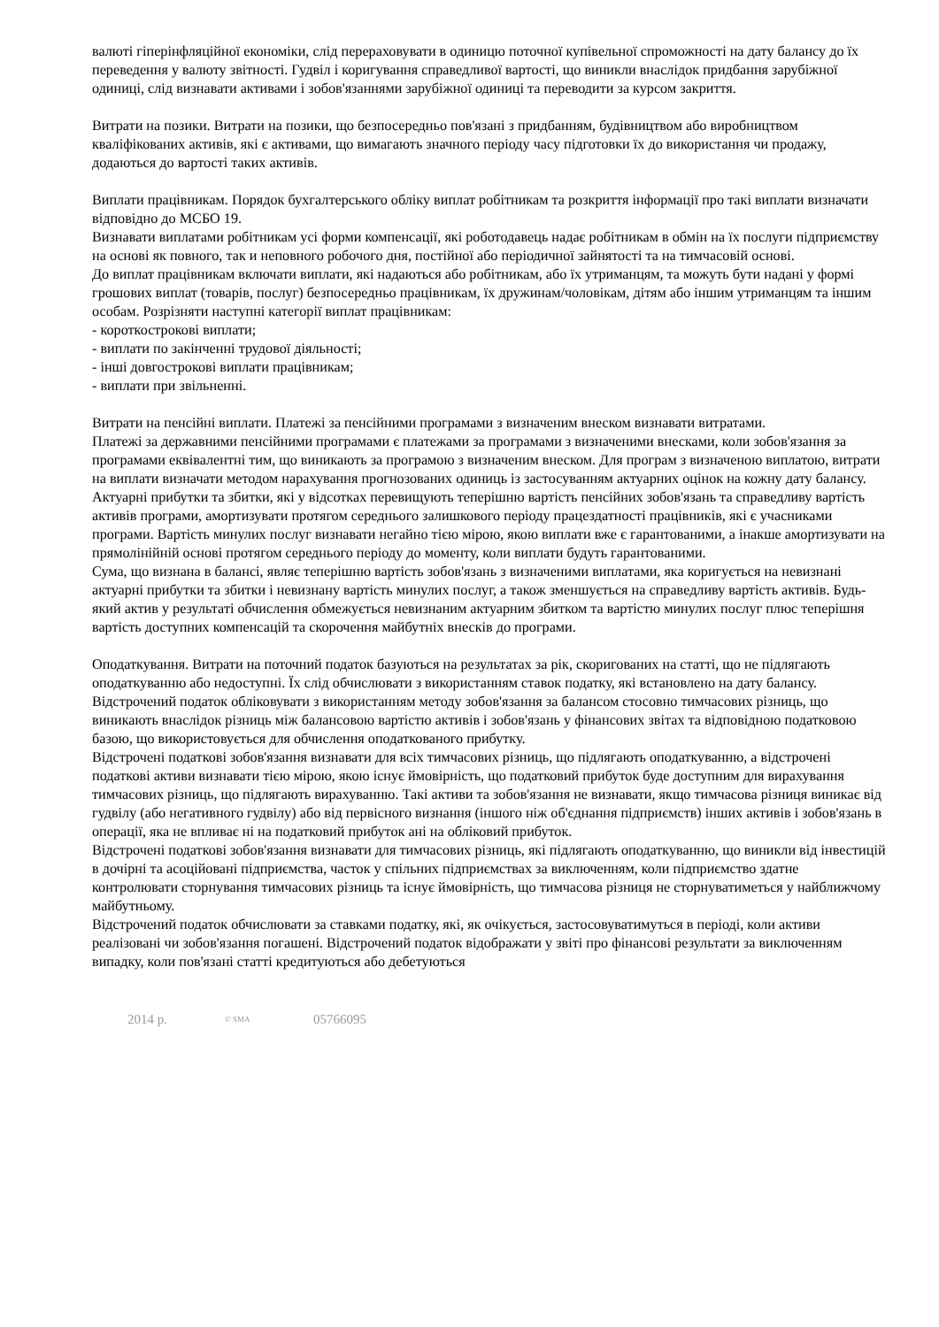валюті гіперінфляційної економіки, слід перераховувати в одиницю поточної купівельної спроможності на дату балансу до їх переведення у валюту звітності. Гудвіл і коригування справедливої вартості, що виникли внаслідок придбання зарубіжної одиниці, слід визнавати активами і зобов'язаннями зарубіжної одиниці та переводити за курсом закриття.
Витрати на позики. Витрати на позики, що безпосередньо пов'язані з придбанням, будівництвом або виробництвом кваліфікованих активів, які є активами, що вимагають значного періоду часу підготовки їх до використання чи продажу, додаються до вартості таких активів.
Виплати працівникам. Порядок бухгалтерського обліку виплат робітникам та розкриття інформації про такі виплати визначати відповідно до МСБО 19.
Визнавати виплатами робітникам усі форми компенсації, які роботодавець надає робітникам в обмін на їх послуги підприємству на основі як повного, так и неповного робочого дня, постійної або періодичної зайнятості та на тимчасовій основі.
До виплат працівникам включати виплати, які надаються або робітникам, або їх утриманцям, та можуть бути надані у формі грошових виплат (товарів, послуг) безпосередньо працівникам, їх дружинам/чоловікам, дітям або іншим утриманцям та іншим особам. Розрізняти наступні категорії виплат працівникам:
- короткострокові виплати;
- виплати по закінченні трудової діяльності;
- інші довгострокові виплати працівникам;
- виплати при звільненні.
Витрати на пенсійні виплати. Платежі за пенсійними програмами з визначеним внеском визнавати витратами.
Платежі за державними пенсійними програмами є платежами за програмами з визначеними внесками, коли зобов'язання за програмами еквівалентні тим, що виникають за програмою з визначеним внеском. Для програм з визначеною виплатою, витрати на виплати визначати методом нарахування прогнозованих одиниць із застосуванням актуарних оцінок на кожну дату балансу.
Актуарні прибутки та збитки, які у відсотках перевищують теперішню вартість пенсійних зобов'язань та справедливу вартість активів програми, амортизувати протягом середнього залишкового періоду працездатності працівників, які є учасниками програми. Вартість минулих послуг визнавати негайно тією мірою, якою виплати вже є гарантованими, а інакше амортизувати на прямолінійній основі протягом середнього періоду до моменту, коли виплати будуть гарантованими.
Сума, що визнана в балансі, являє теперішню вартість зобов'язань з визначеними виплатами, яка коригується на невизнані актуарні прибутки та збитки і невизнану вартість минулих послуг, а також зменшується на справедливу вартість активів. Будь-який актив у результаті обчислення обмежується невизнаним актуарним збитком та вартістю минулих послуг плюс теперішня вартість доступних компенсацій та скорочення майбутніх внесків до програми.
Оподаткування. Витрати на поточний податок базуються на результатах за рік, скоригованих на статті, що не підлягають оподаткуванню або недоступні. Їх слід обчислювати з використанням ставок податку, які встановлено на дату балансу. Відстрочений податок обліковувати з використанням методу зобов'язання за балансом стосовно тимчасових різниць, що виникають внаслідок різниць між балансовою вартістю активів і зобов'язань у фінансових звітах та відповідною податковою базою, що використовується для обчислення оподаткованого прибутку.
Відстрочені податкові зобов'язання визнавати для всіх тимчасових різниць, що підлягають оподаткуванню, а відстрочені податкові активи визнавати тією мірою, якою існує ймовірність, що податковий прибуток буде доступним для вирахування тимчасових різниць, що підлягають вирахуванню. Такі активи та зобов'язання не визнавати, якщо тимчасова різниця виникає від гудвілу (або негативного гудвілу) або від первісного визнання (іншого ніж об'єднання підприємств) інших активів і зобов'язань в операції, яка не впливає ні на податковий прибуток ані на обліковий прибуток.
Відстрочені податкові зобов'язання визнавати для тимчасових різниць, які підлягають оподаткуванню, що виникли від інвестицій в дочірні та асоційовані підприємства, часток у спільних підприємствах за виключенням, коли підприємство здатне контролювати сторнування тимчасових різниць та існує ймовірність, що тимчасова різниця не сторнуватиметься у найближчому майбутньому.
Відстрочений податок обчислювати за ставками податку, які, як очікується, застосовуватимуться в періоді, коли активи реалізовані чи зобов'язання погашені. Відстрочений податок відображати у звіті про фінансові результати за виключенням випадку, коли пов'язані статті кредитуються або дебетуються
2014 р. © SMA 05766095